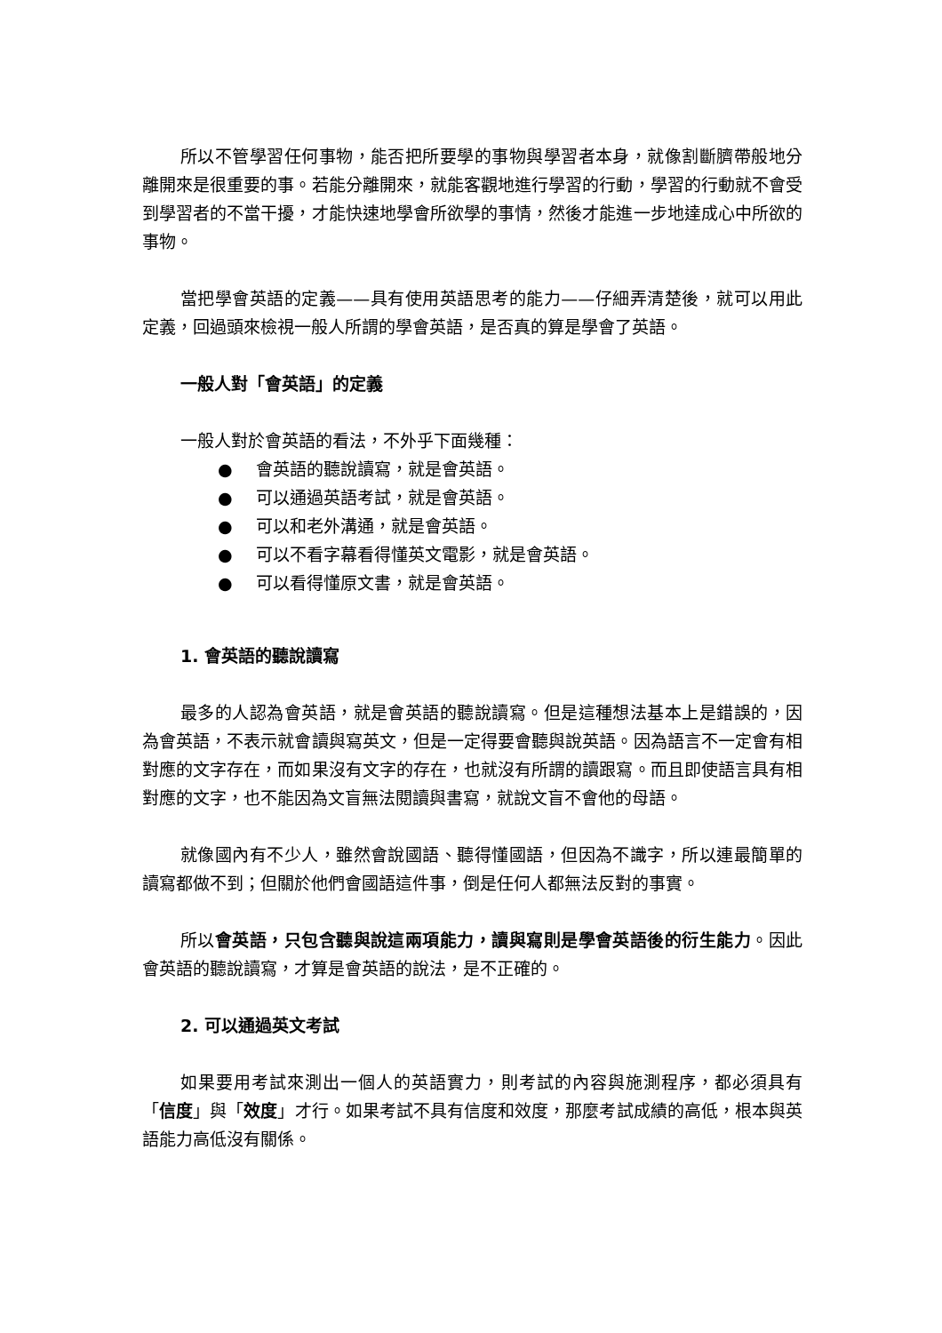所以不管學習任何事物，能否把所要學的事物與學習者本身，就像割斷臍帶般地分離開來是很重要的事。若能分離開來，就能客觀地進行學習的行動，學習的行動就不會受到學習者的不當干擾，才能快速地學會所欲學的事情，然後才能進一步地達成心中所欲的事物。
當把學會英語的定義——具有使用英語思考的能力——仔細弄清楚後，就可以用此定義，回過頭來檢視一般人所謂的學會英語，是否真的算是學會了英語。
一般人對「會英語」的定義
一般人對於會英語的看法，不外乎下面幾種：
● 會英語的聽說讀寫，就是會英語。
● 可以通過英語考試，就是會英語。
● 可以和老外溝通，就是會英語。
● 可以不看字幕看得懂英文電影，就是會英語。
● 可以看得懂原文書，就是會英語。
1. 會英語的聽說讀寫
最多的人認為會英語，就是會英語的聽說讀寫。但是這種想法基本上是錯誤的，因為會英語，不表示就會讀與寫英文，但是一定得要會聽與說英語。因為語言不一定會有相對應的文字存在，而如果沒有文字的存在，也就沒有所謂的讀跟寫。而且即使語言具有相對應的文字，也不能因為文盲無法閱讀與書寫，就說文盲不會他的母語。
就像國內有不少人，雖然會說國語、聽得懂國語，但因為不識字，所以連最簡單的讀寫都做不到；但關於他們會國語這件事，倒是任何人都無法反對的事實。
所以會英語，只包含聽與說這兩項能力，讀與寫則是學會英語後的衍生能力。因此會英語的聽說讀寫，才算是會英語的說法，是不正確的。
2. 可以通過英文考試
如果要用考試來測出一個人的英語實力，則考試的內容與施測程序，都必須具有「信度」與「效度」才行。如果考試不具有信度和效度，那麼考試成績的高低，根本與英語能力高低沒有關係。